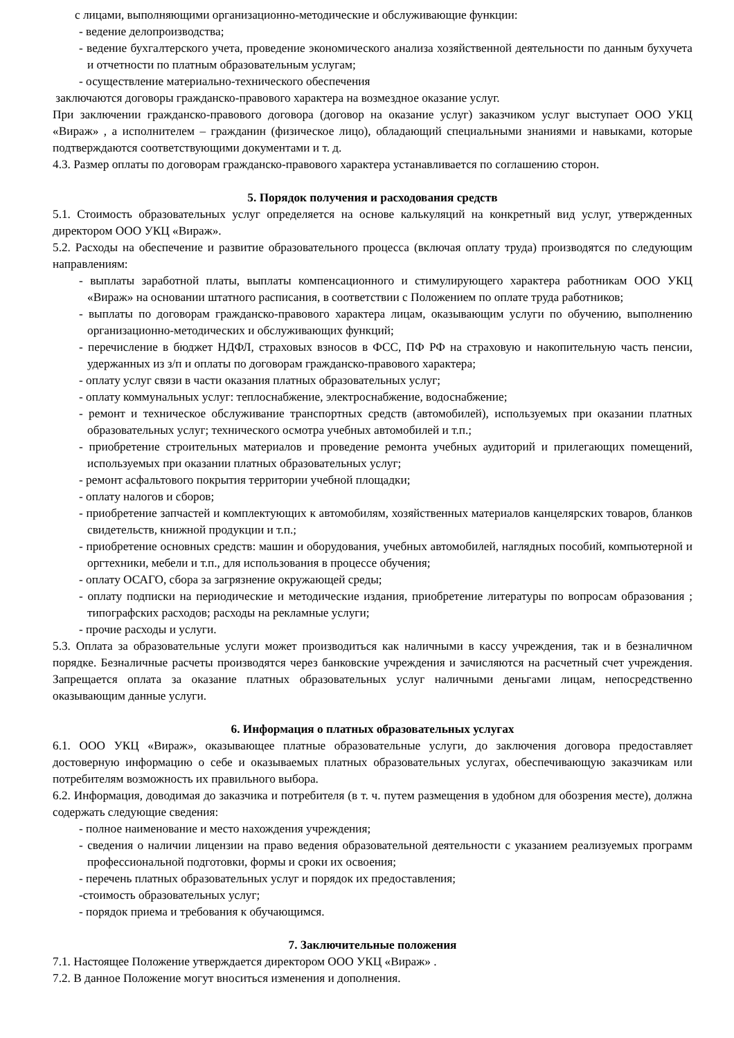с лицами, выполняющими организационно-методические и обслуживающие функции:
- ведение делопроизводства;
- ведение бухгалтерского учета, проведение экономического анализа хозяйственной деятельности по данным бухучета и отчетности по платным образовательным услугам;
- осуществление материально-технического обеспечения
заключаются договоры гражданско-правового характера на возмездное оказание услуг.
При заключении гражданско-правового договора (договор на оказание услуг) заказчиком услуг выступает ООО УКЦ «Вираж» , а исполнителем – гражданин (физическое лицо), обладающий специальными знаниями и навыками, которые подтверждаются соответствующими документами и т. д.
4.3. Размер оплаты по договорам гражданско-правового характера устанавливается по соглашению сторон.
5. Порядок получения и расходования средств
5.1. Стоимость образовательных услуг определяется на основе калькуляций на конкретный вид услуг, утвержденных директором ООО УКЦ «Вираж».
5.2. Расходы на обеспечение и развитие образовательного процесса (включая оплату труда) производятся по следующим направлениям:
- выплаты заработной платы, выплаты компенсационного и стимулирующего характера работникам ООО УКЦ «Вираж» на основании штатного расписания, в соответствии с Положением по оплате труда работников;
- выплаты по договорам гражданско-правового характера лицам, оказывающим услуги по обучению, выполнению организационно-методических и обслуживающих функций;
- перечисление в бюджет НДФЛ, страховых взносов в ФСС, ПФ РФ на страховую и накопительную часть пенсии, удержанных из з/п и оплаты по договорам гражданско-правового характера;
- оплату услуг связи в части оказания платных образовательных услуг;
- оплату коммунальных услуг: теплоснабжение, электроснабжение, водоснабжение;
- ремонт и техническое обслуживание транспортных средств (автомобилей), используемых при оказании платных образовательных услуг; технического осмотра учебных автомобилей и т.п.;
- приобретение строительных материалов и проведение ремонта учебных аудиторий и прилегающих помещений, используемых при оказании платных образовательных услуг;
- ремонт асфальтового покрытия территории учебной площадки;
- оплату налогов и сборов;
- приобретение запчастей и комплектующих к автомобилям, хозяйственных материалов канцелярских товаров, бланков свидетельств, книжной продукции и т.п.;
- приобретение основных средств: машин и оборудования, учебных автомобилей, наглядных пособий, компьютерной и оргтехники, мебели и т.п., для использования в процессе обучения;
- оплату ОСАГО, сбора за загрязнение окружающей среды;
- оплату подписки на периодические и методические издания, приобретение литературы по вопросам образования ; типографских расходов; расходы на рекламные услуги;
- прочие расходы и услуги.
5.3. Оплата за образовательные услуги может производиться как наличными в кассу учреждения, так и в безналичном порядке. Безналичные расчеты производятся через банковские учреждения и зачисляются на расчетный счет учреждения. Запрещается оплата за оказание платных образовательных услуг наличными деньгами лицам, непосредственно оказывающим данные услуги.
6. Информация о платных образовательных услугах
6.1. ООО УКЦ «Вираж», оказывающее платные образовательные услуги, до заключения договора предоставляет достоверную информацию о себе и оказываемых платных образовательных услугах, обеспечивающую заказчикам или потребителям возможность их правильного выбора.
6.2. Информация, доводимая до заказчика и потребителя (в т. ч. путем размещения в удобном для обозрения месте), должна содержать следующие сведения:
- полное наименование и место нахождения учреждения;
- сведения о наличии лицензии на право ведения образовательной деятельности с указанием реализуемых программ профессиональной подготовки, формы и сроки их освоения;
- перечень платных образовательных услуг и порядок их предоставления;
-стоимость образовательных услуг;
- порядок приема и требования к обучающимся.
7. Заключительные положения
7.1. Настоящее Положение утверждается директором ООО УКЦ «Вираж» .
7.2. В данное Положение могут вноситься изменения и дополнения.